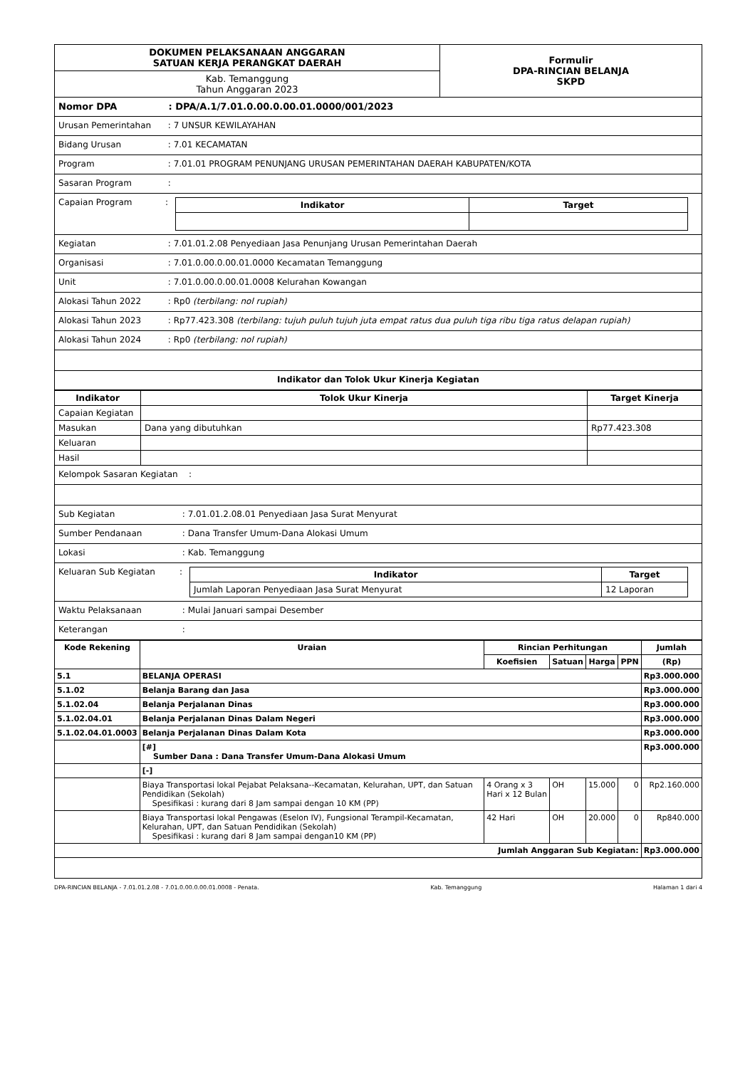| DOKUMEN PELAKSANAAN ANGGARAN SATUAN KERJA PERANGKAT DAERAH | Formulir DPA-RINCIAN BELANJA SKPD |
| Kab. Temanggung Tahun Anggaran 2023 | |
Nomor DPA : DPA/A.1/7.01.0.00.0.00.01.0000/001/2023
Urusan Pemerintahan : 7 UNSUR KEWILAYAHAN
Bidang Urusan : 7.01 KECAMATAN
Program : 7.01.01 PROGRAM PENUNJANG URUSAN PEMERINTAHAN DAERAH KABUPATEN/KOTA
Sasaran Program :
Capaian Program:
| Indikator | Target |
| --- | --- |
Kegiatan : 7.01.01.2.08 Penyediaan Jasa Penunjang Urusan Pemerintahan Daerah
Organisasi : 7.01.0.00.0.00.01.0000 Kecamatan Temanggung
Unit : 7.01.0.00.0.00.01.0008 Kelurahan Kowangan
Alokasi Tahun 2022 : Rp0 (terbilang: nol rupiah)
Alokasi Tahun 2023 : Rp77.423.308 (terbilang: tujuh puluh tujuh juta empat ratus dua puluh tiga ribu tiga ratus delapan rupiah)
Alokasi Tahun 2024 : Rp0 (terbilang: nol rupiah)
Indikator dan Tolok Ukur Kinerja Kegiatan
| Indikator | Tolok Ukur Kinerja | Target Kinerja |
| --- | --- | --- |
| Capaian Kegiatan | | |
| Masukan | Dana yang dibutuhkan | Rp77.423.308 |
| Keluaran | | |
| Hasil | | |
Kelompok Sasaran Kegiatan :
Sub Kegiatan : 7.01.01.2.08.01 Penyediaan Jasa Surat Menyurat
Sumber Pendanaan : Dana Transfer Umum-Dana Alokasi Umum
Lokasi : Kab. Temanggung
Keluaran Sub Kegiatan:
| Indikator | Target |
| --- | --- |
| Jumlah Laporan Penyediaan Jasa Surat Menyurat | 12 Laporan |
Waktu Pelaksanaan : Mulai Januari sampai Desember
Keterangan :
| Kode Rekening | Uraian | Rincian Perhitungan | | | | Jumlah |
| --- | --- | --- | --- | --- | --- | --- |
| | | Koefisien | Satuan | Harga | PPN | (Rp) |
| 5.1 | BELANJA OPERASI | | | | | Rp3.000.000 |
| 5.1.02 | Belanja Barang dan Jasa | | | | | Rp3.000.000 |
| 5.1.02.04 | Belanja Perjalanan Dinas | | | | | Rp3.000.000 |
| 5.1.02.04.01 | Belanja Perjalanan Dinas Dalam Negeri | | | | | Rp3.000.000 |
| 5.1.02.04.01.0003 | Belanja Perjalanan Dinas Dalam Kota | | | | | Rp3.000.000 |
| | [#] Sumber Dana : Dana Transfer Umum-Dana Alokasi Umum | | | | | Rp3.000.000 |
| | [-] | | | | | |
| | Biaya Transportasi lokal Pejabat Pelaksana--Kecamatan, Kelurahan, UPT, dan Satuan Pendidikan (Sekolah) Spesifikasi : kurang dari 8 Jam sampai dengan 10 KM (PP) | 4 Orang x 3 Hari x 12 Bulan | OH | 15.000 | 0 | Rp2.160.000 |
| | Biaya Transportasi lokal Pengawas (Eselon IV), Fungsional Terampil-Kecamatan, Kelurahan, UPT, dan Satuan Pendidikan (Sekolah) Spesifikasi : kurang dari 8 Jam sampai dengan10 KM (PP) | 42 Hari | OH | 20.000 | 0 | Rp840.000 |
| Jumlah Anggaran Sub Kegiatan: | | | | | | Rp3.000.000 |
DPA-RINCIAN BELANJA - 7.01.01.2.08 - 7.01.0.00.0.00.01.0008 - Penata. Kab. Temanggung Halaman 1 dari 4